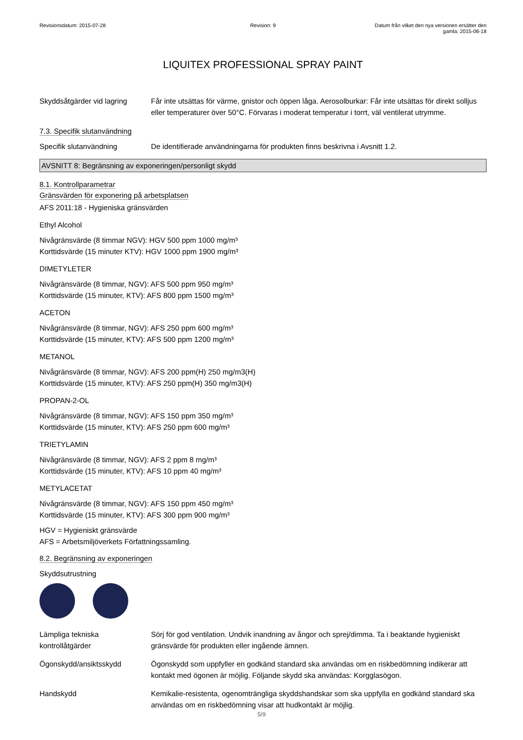Revisionsdatum: 2015-07-28 Revision: 9 Datum från vilket den nya versionen ersätter den
gamla: 2015-06-18
LIQUITEX PROFESSIONAL SPRAY PAINT
Skyddsåtgärder vid lagring
Får inte utsättas för värme, gnistor och öppen låga. Aerosolburkar: Får inte utsättas för direkt solljus eller temperaturer över 50°C. Förvaras i moderat temperatur i torrt, väl ventilerat utrymme.
7.3. Specifik slutanvändning
Specifik slutanvändning De identifierade användningarna för produkten finns beskrivna i Avsnitt 1.2.
AVSNITT 8: Begränsning av exponeringen/personligt skydd
8.1. Kontrollparametrar
Gränsvärden för exponering på arbetsplatsen
AFS 2011:18 - Hygieniska gränsvärden
Ethyl Alcohol
Nivågränsvärde (8 timmar NGV): HGV 500 ppm 1000 mg/m³
Korttidsvärde (15 minuter KTV): HGV 1000 ppm 1900 mg/m³
DIMETYLETER
Nivågränsvärde (8 timmar, NGV): AFS 500 ppm 950 mg/m³
Korttidsvärde (15 minuter, KTV): AFS 800 ppm 1500 mg/m³
ACETON
Nivågränsvärde (8 timmar, NGV): AFS 250 ppm 600 mg/m³
Korttidsvärde (15 minuter, KTV): AFS 500 ppm 1200 mg/m³
METANOL
Nivågränsvärde (8 timmar, NGV): AFS 200 ppm(H) 250 mg/m3(H)
Korttidsvärde (15 minuter, KTV): AFS 250 ppm(H) 350 mg/m3(H)
PROPAN-2-OL
Nivågränsvärde (8 timmar, NGV): AFS 150 ppm 350 mg/m³
Korttidsvärde (15 minuter, KTV): AFS 250 ppm 600 mg/m³
TRIETYLAMIN
Nivågränsvärde (8 timmar, NGV): AFS 2 ppm 8 mg/m³
Korttidsvärde (15 minuter, KTV): AFS 10 ppm 40 mg/m³
METYLACETAT
Nivågränsvärde (8 timmar, NGV): AFS 150 ppm 450 mg/m³
Korttidsvärde (15 minuter, KTV): AFS 300 ppm 900 mg/m³
HGV = Hygieniskt gränsvärde
AFS = Arbetsmiljöverkets Författningssamling.
8.2. Begränsning av exponeringen
Skyddsutrustning
Lämpliga tekniska kontrollåtgärder
Sörj för god ventilation. Undvik inandning av ångor och sprej/dimma. Ta i beaktande hygieniskt gränsvärde för produkten eller ingående ämnen.
Ögonskydd/ansiktsskydd Ögonskydd som uppfyller en godkänd standard ska användas om en riskbedömning indikerar att kontakt med ögonen är möjlig. Följande skydd ska användas: Korgglasögon.
Handskydd Kemikalie-resistenta, ogenomträngliga skyddshandskar som ska uppfylla en godkänd standard ska användas om en riskbedömning visar att hudkontakt är möjlig.
5/9